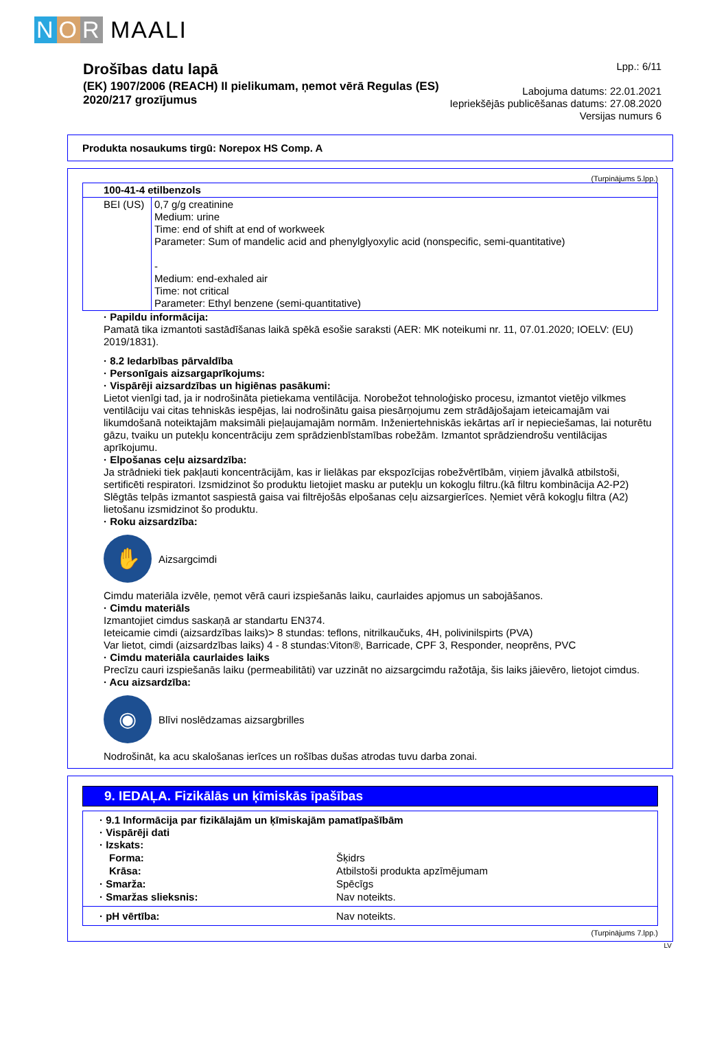N O R MAALI
Drošības datu lapā
(EK) 1907/2006 (REACH) II pielikumam, ņemot vērā Regulas (ES)
2020/217 grozījumus
Lpp.: 6/11
Labojuma datums: 22.01.2021
Iepriekšējās publicēšanas datums: 27.08.2020
Versijas numurs 6
Produkta nosaukums tirgū: Norepox HS Comp. A
(Turpinājums 5.lpp.)
| 100-41-4 etilbenzols | |
| BEI (US) | 0,7 g/g creatinine Medium: urine Time: end of shift at end of workweek Parameter: Sum of mandelic acid and phenylglyoxylic acid (nonspecific, semi-quantitative) - Medium: end-exhaled air Time: not critical Parameter: Ethyl benzene (semi-quantitative) |
· Papildu informācija:
Pamatā tika izmantoti sastādīšanas laikā spēkā esošie saraksti (AER: MK noteikumi nr. 11, 07.01.2020; IOELV: (EU) 2019/1831).
· 8.2 Iedarbības pārvaldība
· Personīgais aizsargaprīkojums:
· Vispārēji aizsardzības un higiēnas pasākumi:
Lietot vienīgi tad, ja ir nodrošināta pietiekama ventilācija. Norobežot tehnoloģisko procesu, izmantot vietējo vilkmes ventilāciju vai citas tehniskās iespējas, lai nodrošinātu gaisa piesārņojumu zem strādājošajam ieteicamajām vai likumdošanā noteiktajām maksimāli pieļaujamajām normām. Inženiertehniskās iekārtas arī ir nepieciešamas, lai noturētu gāzu, tvaiku un putekļu koncentrāciju zem sprādzienbīstamības robežām. Izmantot sprādziendrošu ventilācijas aprīkojumu.
· Elpošanas ceļu aizsardzība:
Ja strādnieki tiek pakļauti koncentrācijām, kas ir lielākas par ekspozīcijas robežvērtībām, viņiem jāvalkā atbilstoši, sertificēti respiratori. Izsmidzinot šo produktu lietojiet masku ar putekļu un kokogļu filtru.(kā filtru kombinācija A2-P2) Slēgtās telpās izmantot saspiestā gaisa vai filtrējošās elpošanas ceļu aizsargierīces. Ņemiet vērā kokogļu filtra (A2) lietošanu izsmidzinot šo produktu.
· Roku aizsardzība:
✋
Aizsargcimdi
Cimdu materiāla izvēle, ņemot vērā cauri izspiešanās laiku, caurlaides apjomus un sabojāšanos.
· Cimdu materiāls
Izmantojiet cimdus saskaņā ar standartu EN374.
Ieteicamie cimdi (aizsardzības laiks)> 8 stundas: teflons, nitrilkaučuks, 4H, polivinilspirts (PVA)
Var lietot, cimdi (aizsardzības laiks) 4 - 8 stundas:Viton®, Barricade, CPF 3, Responder, neoprēns, PVC
· Cimdu materiāla caurlaides laiks
Precīzu cauri izspiešanās laiku (permeabilitāti) var uzzināt no aizsargcimdu ražotāja, šis laiks jāievēro, lietojot cimdus.
· Acu aizsardzība:
◉
Blīvi noslēdzamas aizsargbrilles
Nodrošināt, ka acu skalošanas ierīces un rošības dušas atrodas tuvu darba zonai.
9. IEDAĻA. Fizikālās un ķīmiskās īpašības
· 9.1 Informācija par fizikālajām un ķīmiskajām pamatīpašībām
· Vispārēji dati
· Izskats:
Forma: Šķidrs Krāsa: Atbilstoši produkta apzīmējumam · Smarža: Spēcīgs · Smaržas slieksnis: Nav noteikts.
· pH vērtība: Nav noteikts.
(Turpinājums 7.lpp.)
LV